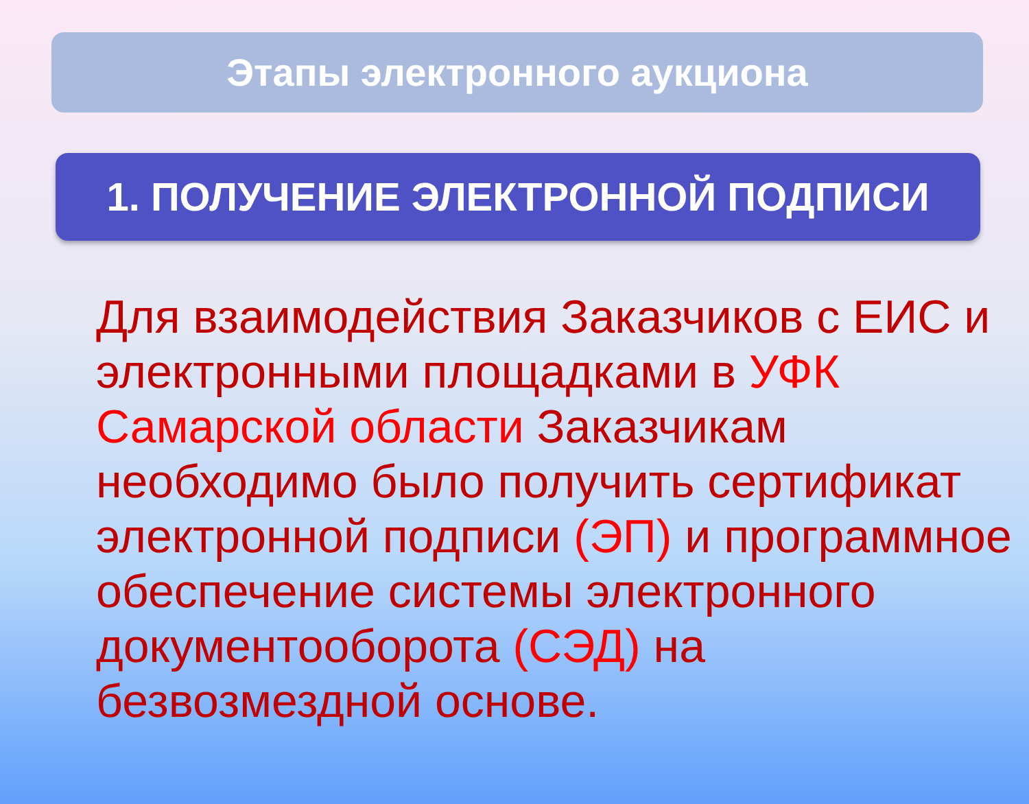Этапы электронного аукциона
1. ПОЛУЧЕНИЕ ЭЛЕКТРОННОЙ ПОДПИСИ
Для взаимодействия Заказчиков с ЕИС и электронными площадками в УФК Самарской области Заказчикам необходимо было получить сертификат электронной подписи (ЭП) и программное обеспечение системы электронного документооборота (СЭД) на безвозмездной основе.